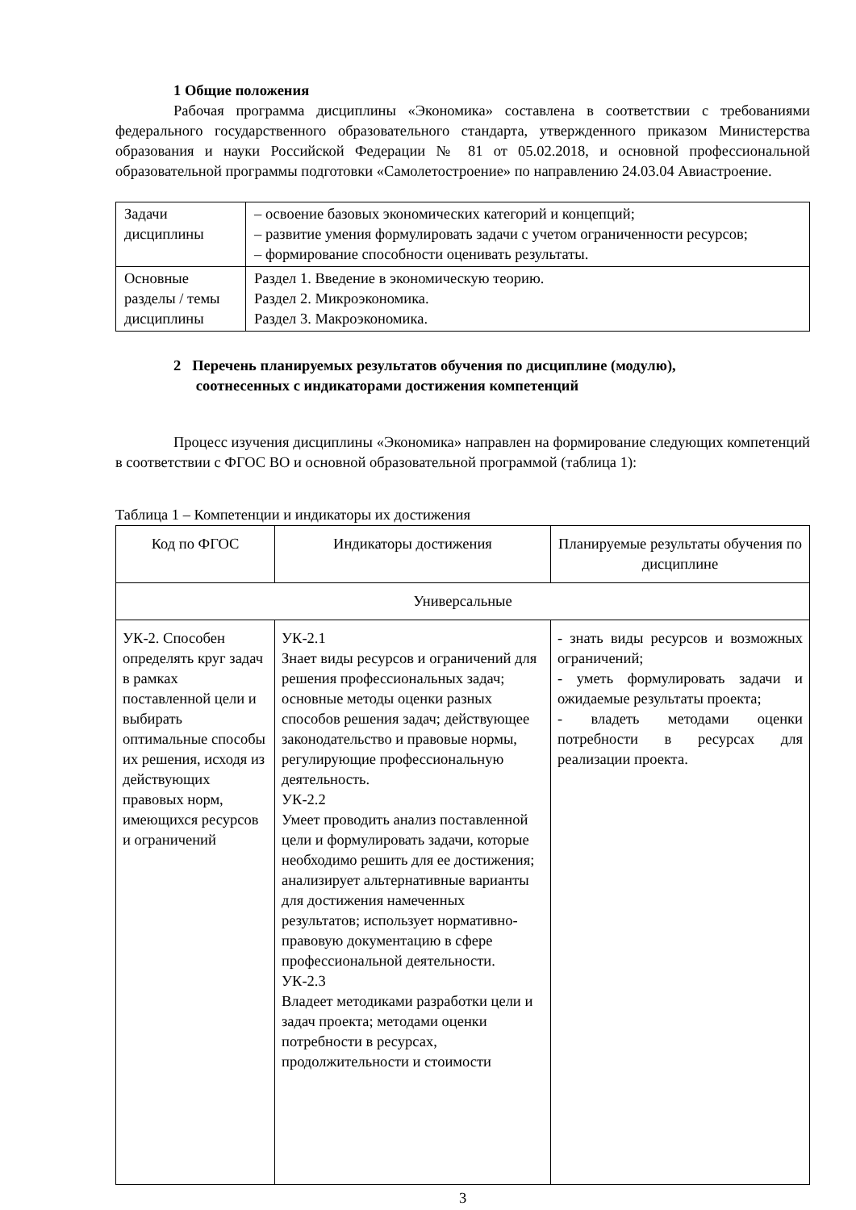1 Общие положения
Рабочая программа дисциплины «Экономика» составлена в соответствии с требованиями федерального государственного образовательного стандарта, утвержденного приказом Министерства образования и науки Российской Федерации № 81 от 05.02.2018, и основной профессиональной образовательной программы подготовки «Самолетостроение» по направлению 24.03.04 Авиастроение.
| Задачи дисциплины | – освоение базовых экономических категорий и концепций; – развитие умения формулировать задачи с учетом ограниченности ресурсов; – формирование способности оценивать результаты. |
| Основные разделы / темы дисциплины | Раздел 1. Введение в экономическую теорию. Раздел 2. Микроэкономика. Раздел 3. Макроэкономика. |
2 Перечень планируемых результатов обучения по дисциплине (модулю),
соотнесенных с индикаторами достижения компетенций
Процесс изучения дисциплины «Экономика» направлен на формирование следующих компетенций в соответствии с ФГОС ВО и основной образовательной программой (таблица 1):
Таблица 1 – Компетенции и индикаторы их достижения
| Код по ФГОС | Индикаторы достижения | Планируемые результаты обучения по дисциплине |
| Универсальные | | |
| УК-2. Способен определять круг задач в рамках поставленной цели и выбирать оптимальные способы их решения, исходя из действующих правовых норм, имеющихся ресурсов и ограничений | УК-2.1 Знает виды ресурсов и ограничений для решения профессиональных задач; основные методы оценки разных способов решения задач; действующее законодательство и правовые нормы, регулирующие профессиональную деятельность. УК-2.2 Умеет проводить анализ поставленной цели и формулировать задачи, которые необходимо решить для ее достижения; анализирует альтернативные варианты для достижения намеченных результатов; использует нормативно-правовую документацию в сфере профессиональной деятельности. УК-2.3 Владеет методиками разработки цели и задач проекта; методами оценки потребности в ресурсах, продолжительности и стоимости | - знать виды ресурсов и возможных ограничений; - уметь формулировать задачи и ожидаемые результаты проекта; - владеть методами оценки потребности в ресурсах для реализации проекта. |
3